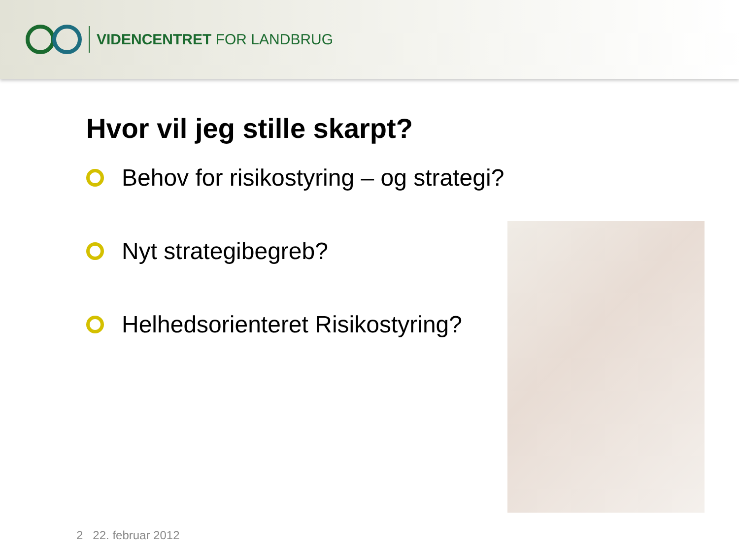VIDENCENTRET FOR LANDBRUG
Hvor vil jeg stille skarpt?
Behov for risikostyring – og strategi?
Nyt strategibegreb?
Helhedsorienteret Risikostyring?
2 22. februar 2012